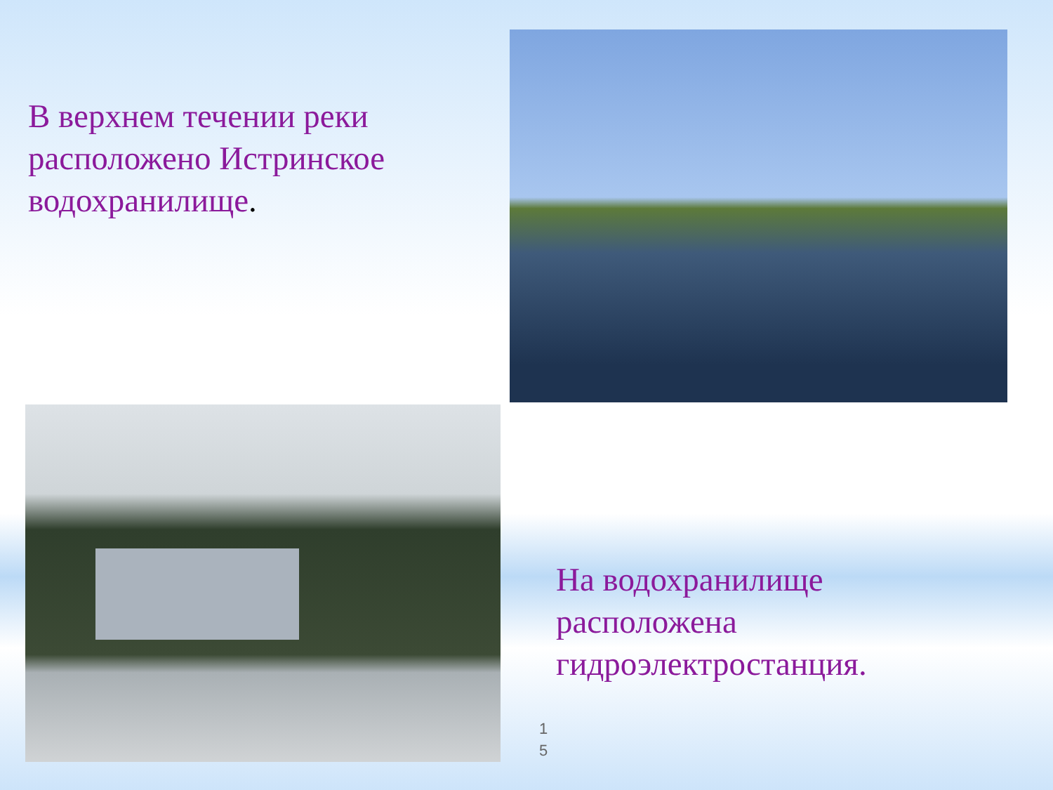В верхнем течении реки расположено Истринское водохранилище.
На водохранилище расположена гидроэлектростанция.
1
5